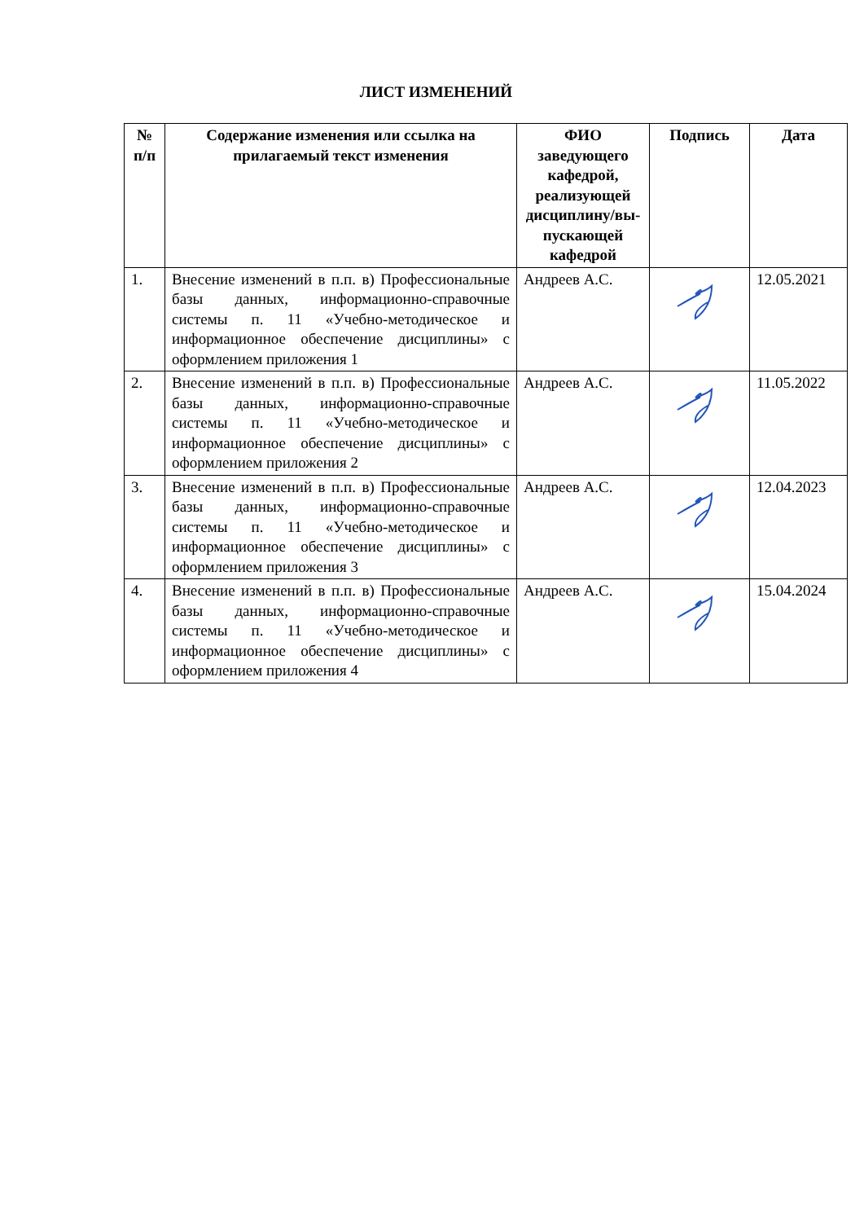ЛИСТ ИЗМЕНЕНИЙ
| № п/п | Содержание изменения или ссылка на прилагаемый текст изменения | ФИО заведующего кафедрой, реализующей дисциплину/вы-пускающей кафедрой | Подпись | Дата |
| --- | --- | --- | --- | --- |
| 1. | Внесение изменений в п.п. в) Профессиональные базы данных, информационно-справочные системы п. 11 «Учебно-методическое и информационное обеспечение дисциплины» с оформлением приложения 1 | Андреев А.С. | | 12.05.2021 |
| 2. | Внесение изменений в п.п. в) Профессиональные базы данных, информационно-справочные системы п. 11 «Учебно-методическое и информационное обеспечение дисциплины» с оформлением приложения 2 | Андреев А.С. | | 11.05.2022 |
| 3. | Внесение изменений в п.п. в) Профессиональные базы данных, информационно-справочные системы п. 11 «Учебно-методическое и информационное обеспечение дисциплины» с оформлением приложения 3 | Андреев А.С. | | 12.04.2023 |
| 4. | Внесение изменений в п.п. в) Профессиональные базы данных, информационно-справочные системы п. 11 «Учебно-методическое и информационное обеспечение дисциплины» с оформлением приложения 4 | Андреев А.С. | | 15.04.2024 |